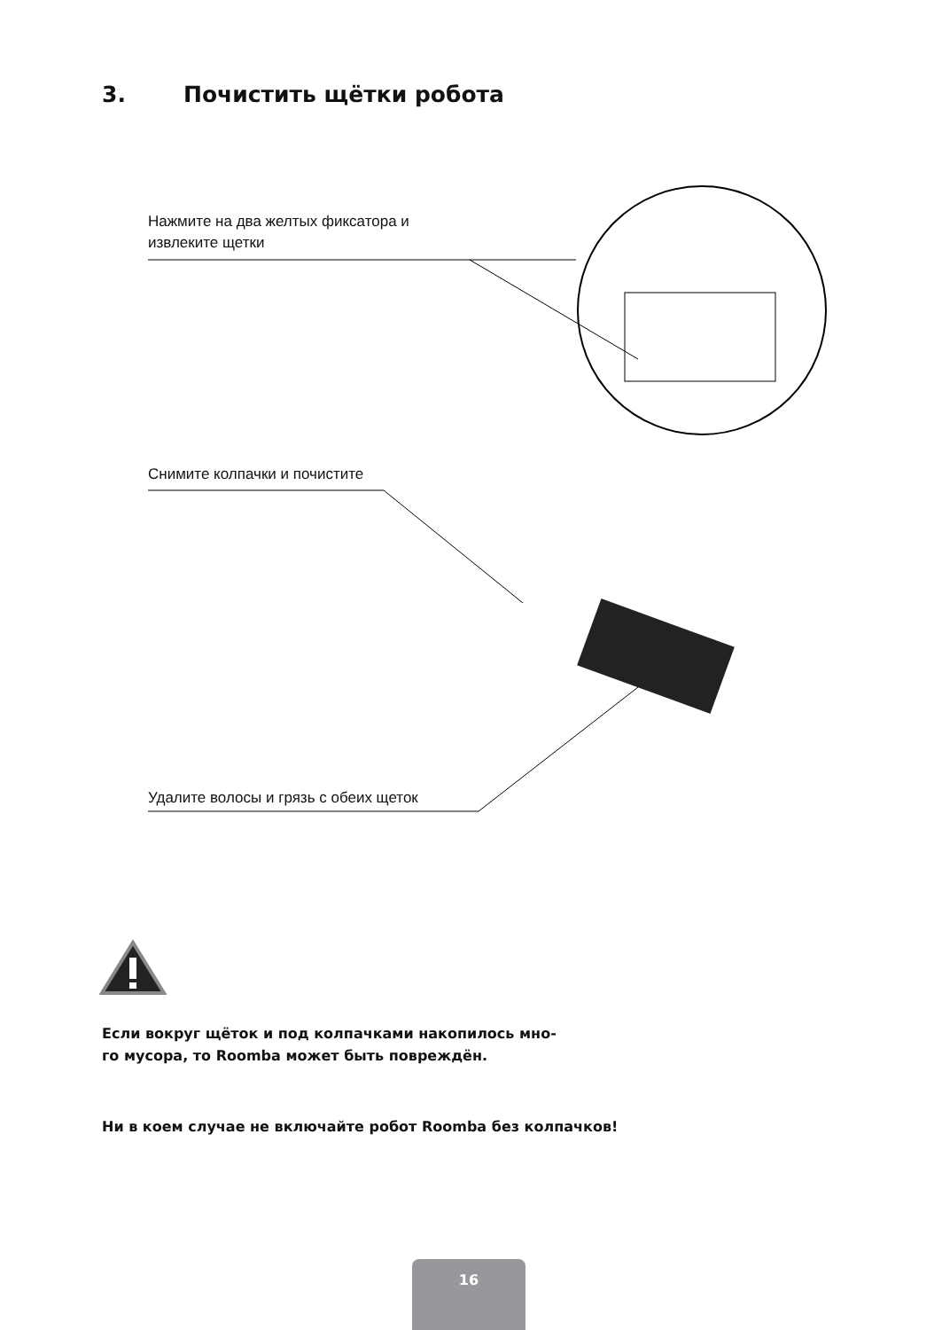3. Почистить щётки робота
Нажмите на два желтых фиксатора и
извлеките щетки
Снимите колпачки и почистите
Удалите волосы и грязь с обеих щеток
Если вокруг щёток и под колпачками накопилось мно-
го мусора, то Roomba может быть повреждён.
Ни в коем случае не включайте робот Roomba без колпачков!
16